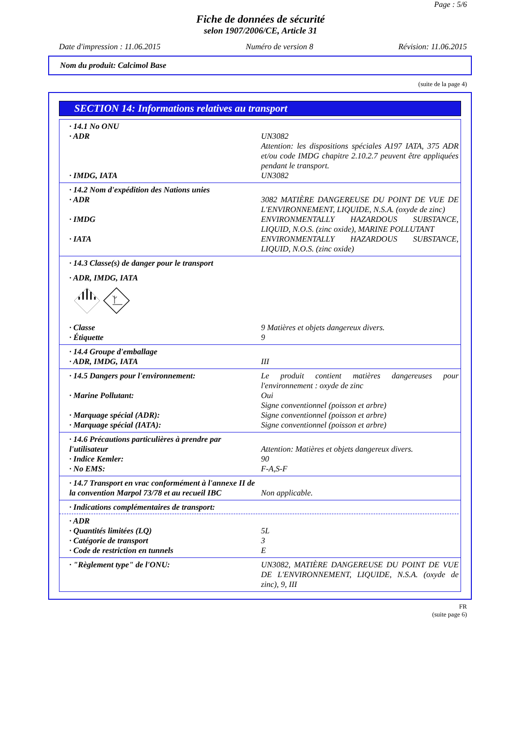Page : 5/6
Fiche de données de sécurité
selon 1907/2006/CE, Article 31
Date d'impression : 11.06.2015 Numéro de version 8 Révision: 11.06.2015
Nom du produit: Calcimol Base
(suite de la page 4)
SECTION 14: Informations relatives au transport
· 14.1 No ONU
· ADR UN3082
Attention: les dispositions spéciales A197 IATA, 375 ADR et/ou code IMDG chapitre 2.10.2.7 peuvent être appliquées pendant le transport.
· IMDG, IATA UN3082
· 14.2 Nom d'expédition des Nations unies
· ADR 3082 MATIÈRE DANGEREUSE DU POINT DE VUE DE L'ENVIRONNEMENT, LIQUIDE, N.S.A. (oxyde de zinc)
· IMDG ENVIRONMENTALLY HAZARDOUS SUBSTANCE, LIQUID, N.O.S. (zinc oxide), MARINE POLLUTANT
· IATA ENVIRONMENTALLY HAZARDOUS SUBSTANCE, LIQUID, N.O.S. (zinc oxide)
· 14.3 Classe(s) de danger pour le transport
· ADR, IMDG, IATA
· Classe 9 Matières et objets dangereux divers.
· Étiquette 9
· 14.4 Groupe d'emballage
· ADR, IMDG, IATA III
· 14.5 Dangers pour l'environnement: Le produit contient matières dangereuses pour l'environnement : oxyde de zinc
· Marine Pollutant: Oui
Signe conventionnel (poisson et arbre)
· Marquage spécial (ADR): Signe conventionnel (poisson et arbre)
· Marquage spécial (IATA): Signe conventionnel (poisson et arbre)
· 14.6 Précautions particulières à prendre par l'utilisateur
Attention: Matières et objets dangereux divers.
· Indice Kemler: 90
· No EMS: F-A,S-F
· 14.7 Transport en vrac conformément à l'annexe II de la convention Marpol 73/78 et au recueil IBC
Non applicable.
· Indications complémentaires de transport:
· ADR
· Quantités limitées (LQ) 5L
· Catégorie de transport 3
· Code de restriction en tunnels E
· "Règlement type" de l'ONU: UN3082, MATIÈRE DANGEREUSE DU POINT DE VUE DE L'ENVIRONNEMENT, LIQUIDE, N.S.A. (oxyde de zinc), 9, III
FR
(suite page 6)